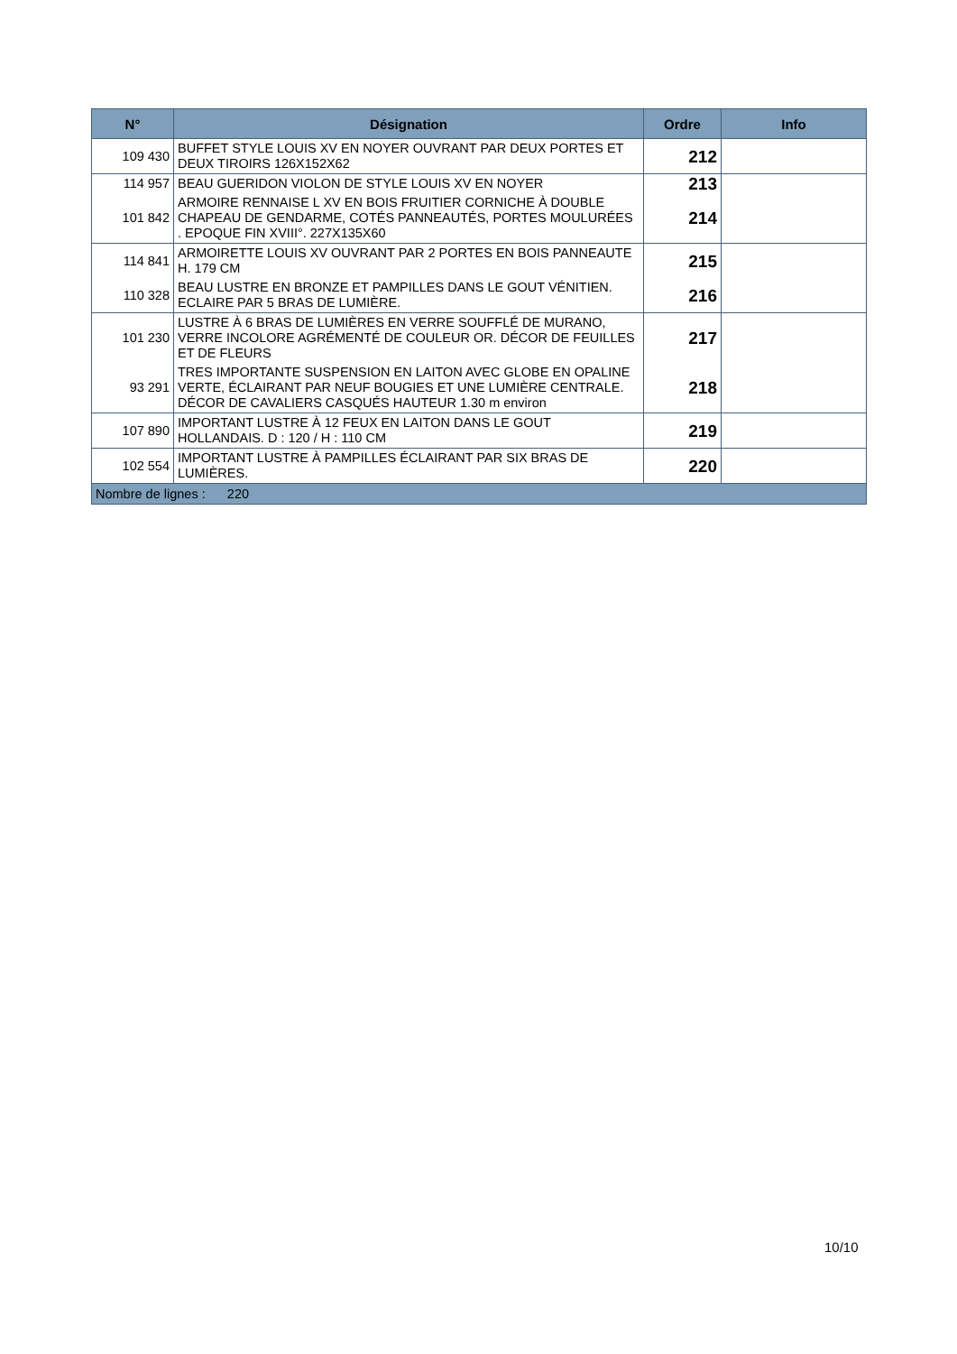| N° | Désignation | Ordre | Info |
| --- | --- | --- | --- |
| 109 430 | BUFFET STYLE LOUIS XV EN NOYER OUVRANT PAR DEUX PORTES ET DEUX TIROIRS 126X152X62 | 212 | |
| 114 957 | BEAU GUERIDON VIOLON DE STYLE LOUIS XV EN NOYER | 213 | |
| 101 842 | ARMOIRE RENNAISE L XV EN BOIS FRUITIER CORNICHE À DOUBLE CHAPEAU DE GENDARME, COTÉS PANNEAUTÉS, PORTES MOULURÉES . EPOQUE FIN XVIII°. 227X135X60 | 214 | |
| 114 841 | ARMOIRETTE LOUIS XV OUVRANT PAR 2 PORTES EN BOIS PANNEAUTE H. 179 CM | 215 | |
| 110 328 | BEAU LUSTRE EN BRONZE ET PAMPILLES DANS LE GOUT VÉNITIEN. ECLAIRE PAR 5 BRAS DE LUMIÈRE. | 216 | |
| 101 230 | LUSTRE À 6 BRAS DE LUMIÈRES EN VERRE SOUFFLÉ DE MURANO, VERRE INCOLORE AGRÉMENTÉ DE COULEUR OR. DÉCOR DE FEUILLES ET DE FLEURS | 217 | |
| 93 291 | TRES IMPORTANTE SUSPENSION EN LAITON AVEC GLOBE EN OPALINE VERTE, ÉCLAIRANT PAR NEUF BOUGIES ET UNE LUMIÈRE CENTRALE. DÉCOR DE CAVALIERS CASQUÉS HAUTEUR 1.30 m environ | 218 | |
| 107 890 | IMPORTANT LUSTRE À 12 FEUX EN LAITON DANS LE GOUT HOLLANDAIS. D : 120 / H : 110 CM | 219 | |
| 102 554 | IMPORTANT LUSTRE À PAMPILLES ÉCLAIRANT PAR SIX BRAS DE LUMIÈRES. | 220 | |
| Nombre de lignes : 220 | | | |
10/10